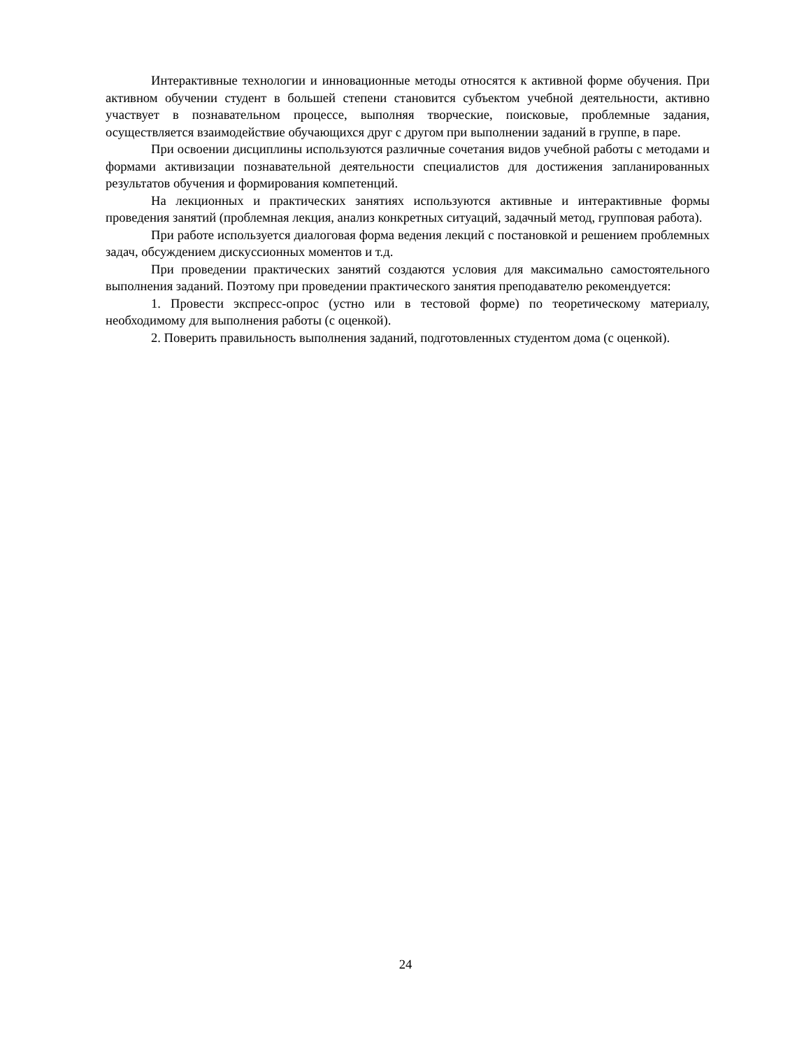Интерактивные технологии и инновационные методы относятся к активной форме обучения. При активном обучении студент в большей степени становится субъектом учебной деятельности, активно участвует в познавательном процессе, выполняя творческие, поисковые, проблемные задания, осуществляется взаимодействие обучающихся друг с другом при выполнении заданий в группе, в паре.
При освоении дисциплины используются различные сочетания видов учебной работы с методами и формами активизации познавательной деятельности специалистов для достижения запланированных результатов обучения и формирования компетенций.
На лекционных и практических занятиях используются активные и интерактивные формы проведения занятий (проблемная лекция, анализ конкретных ситуаций, задачный метод, групповая работа).
При работе используется диалоговая форма ведения лекций с постановкой и решением проблемных задач, обсуждением дискуссионных моментов и т.д.
При проведении практических занятий создаются условия для максимально самостоятельного выполнения заданий. Поэтому при проведении практического занятия преподавателю рекомендуется:
1. Провести экспресс-опрос (устно или в тестовой форме) по теоретическому материалу, необходимому для выполнения работы (с оценкой).
2. Поверить правильность выполнения заданий, подготовленных студентом дома (с оценкой).
24